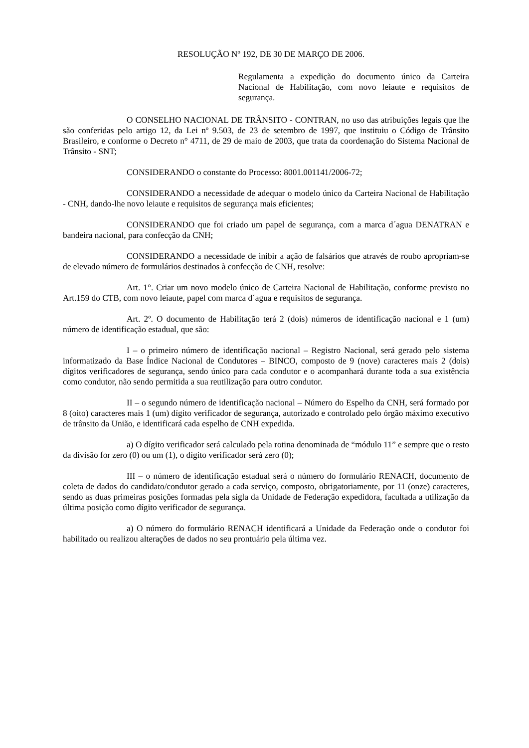RESOLUÇÃO Nº 192, DE 30 DE MARÇO DE 2006.
Regulamenta a expedição do documento único da Carteira Nacional de Habilitação, com novo leiaute e requisitos de segurança.
O CONSELHO NACIONAL DE TRÂNSITO - CONTRAN, no uso das atribuições legais que lhe são conferidas pelo artigo 12, da Lei nº 9.503, de 23 de setembro de 1997, que instituiu o Código de Trânsito Brasileiro, e conforme o Decreto n° 4711, de 29 de maio de 2003, que trata da coordenação do Sistema Nacional de Trânsito - SNT;
CONSIDERANDO o constante do Processo: 8001.001141/2006-72;
CONSIDERANDO a necessidade de adequar o modelo único da Carteira Nacional de Habilitação - CNH, dando-lhe novo leiaute e requisitos de segurança mais eficientes;
CONSIDERANDO que foi criado um papel de segurança, com a marca d´agua DENATRAN e bandeira nacional, para confecção da CNH;
CONSIDERANDO a necessidade de inibir a ação de falsários que através de roubo apropriam-se de elevado número de formulários destinados à confecção de CNH, resolve:
Art. 1°. Criar um novo modelo único de Carteira Nacional de Habilitação, conforme previsto no Art.159 do CTB, com novo leiaute, papel com marca d´agua e requisitos de segurança.
Art. 2º. O documento de Habilitação terá 2 (dois) números de identificação nacional e 1 (um) número de identificação estadual, que são:
I – o primeiro número de identificação nacional – Registro Nacional, será gerado pelo sistema informatizado da Base Índice Nacional de Condutores – BINCO, composto de 9 (nove) caracteres mais 2 (dois) dígitos verificadores de segurança, sendo único para cada condutor e o acompanhará durante toda a sua existência como condutor, não sendo permitida a sua reutilização para outro condutor.
II – o segundo número de identificação nacional – Número do Espelho da CNH, será formado por 8 (oito) caracteres mais 1 (um) dígito verificador de segurança, autorizado e controlado pelo órgão máximo executivo de trânsito da União, e identificará cada espelho de CNH expedida.
a) O dígito verificador será calculado pela rotina denominada de “módulo 11” e sempre que o resto da divisão for zero (0) ou um (1), o dígito verificador será zero (0);
III – o número de identificação estadual será o número do formulário RENACH, documento de coleta de dados do candidato/condutor gerado a cada serviço, composto, obrigatoriamente, por 11 (onze) caracteres, sendo as duas primeiras posições formadas pela sigla da Unidade de Federação expedidora, facultada a utilização da última posição como dígito verificador de segurança.
a) O número do formulário RENACH identificará a Unidade da Federação onde o condutor foi habilitado ou realizou alterações de dados no seu prontuário pela última vez.